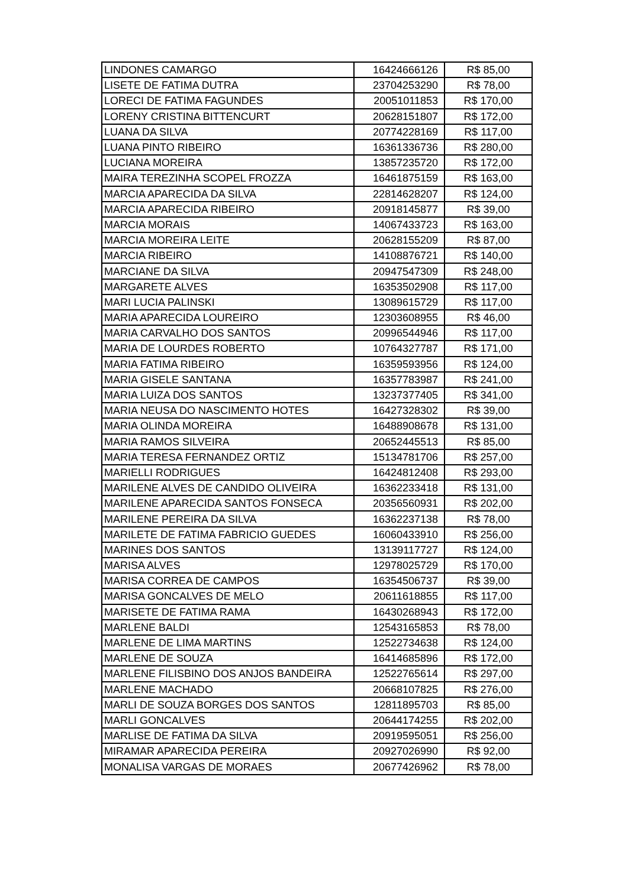| LINDONES CAMARGO | 16424666126 | R$ 85,00 |
| LISETE DE FATIMA DUTRA | 23704253290 | R$ 78,00 |
| LORECI DE FATIMA FAGUNDES | 20051011853 | R$ 170,00 |
| LORENY CRISTINA BITTENCURT | 20628151807 | R$ 172,00 |
| LUANA DA SILVA | 20774228169 | R$ 117,00 |
| LUANA PINTO RIBEIRO | 16361336736 | R$ 280,00 |
| LUCIANA MOREIRA | 13857235720 | R$ 172,00 |
| MAIRA TEREZINHA SCOPEL FROZZA | 16461875159 | R$ 163,00 |
| MARCIA APARECIDA DA SILVA | 22814628207 | R$ 124,00 |
| MARCIA APARECIDA RIBEIRO | 20918145877 | R$ 39,00 |
| MARCIA MORAIS | 14067433723 | R$ 163,00 |
| MARCIA MOREIRA LEITE | 20628155209 | R$ 87,00 |
| MARCIA RIBEIRO | 14108876721 | R$ 140,00 |
| MARCIANE DA SILVA | 20947547309 | R$ 248,00 |
| MARGARETE ALVES | 16353502908 | R$ 117,00 |
| MARI LUCIA PALINSKI | 13089615729 | R$ 117,00 |
| MARIA APARECIDA LOUREIRO | 12303608955 | R$ 46,00 |
| MARIA CARVALHO DOS SANTOS | 20996544946 | R$ 117,00 |
| MARIA DE LOURDES ROBERTO | 10764327787 | R$ 171,00 |
| MARIA FATIMA RIBEIRO | 16359593956 | R$ 124,00 |
| MARIA GISELE SANTANA | 16357783987 | R$ 241,00 |
| MARIA LUIZA DOS SANTOS | 13237377405 | R$ 341,00 |
| MARIA NEUSA DO NASCIMENTO HOTES | 16427328302 | R$ 39,00 |
| MARIA OLINDA MOREIRA | 16488908678 | R$ 131,00 |
| MARIA RAMOS SILVEIRA | 20652445513 | R$ 85,00 |
| MARIA TERESA FERNANDEZ ORTIZ | 15134781706 | R$ 257,00 |
| MARIELLI RODRIGUES | 16424812408 | R$ 293,00 |
| MARILENE ALVES DE CANDIDO OLIVEIRA | 16362233418 | R$ 131,00 |
| MARILENE APARECIDA SANTOS FONSECA | 20356560931 | R$ 202,00 |
| MARILENE PEREIRA DA SILVA | 16362237138 | R$ 78,00 |
| MARILETE DE FATIMA FABRICIO GUEDES | 16060433910 | R$ 256,00 |
| MARINES DOS SANTOS | 13139117727 | R$ 124,00 |
| MARISA ALVES | 12978025729 | R$ 170,00 |
| MARISA CORREA DE CAMPOS | 16354506737 | R$ 39,00 |
| MARISA GONCALVES DE MELO | 20611618855 | R$ 117,00 |
| MARISETE DE FATIMA RAMA | 16430268943 | R$ 172,00 |
| MARLENE BALDI | 12543165853 | R$ 78,00 |
| MARLENE DE LIMA MARTINS | 12522734638 | R$ 124,00 |
| MARLENE DE SOUZA | 16414685896 | R$ 172,00 |
| MARLENE FILISBINO DOS ANJOS BANDEIRA | 12522765614 | R$ 297,00 |
| MARLENE MACHADO | 20668107825 | R$ 276,00 |
| MARLI DE SOUZA BORGES DOS SANTOS | 12811895703 | R$ 85,00 |
| MARLI GONCALVES | 20644174255 | R$ 202,00 |
| MARLISE DE FATIMA DA SILVA | 20919595051 | R$ 256,00 |
| MIRAMAR APARECIDA PEREIRA | 20927026990 | R$ 92,00 |
| MONALISA VARGAS DE MORAES | 20677426962 | R$ 78,00 |